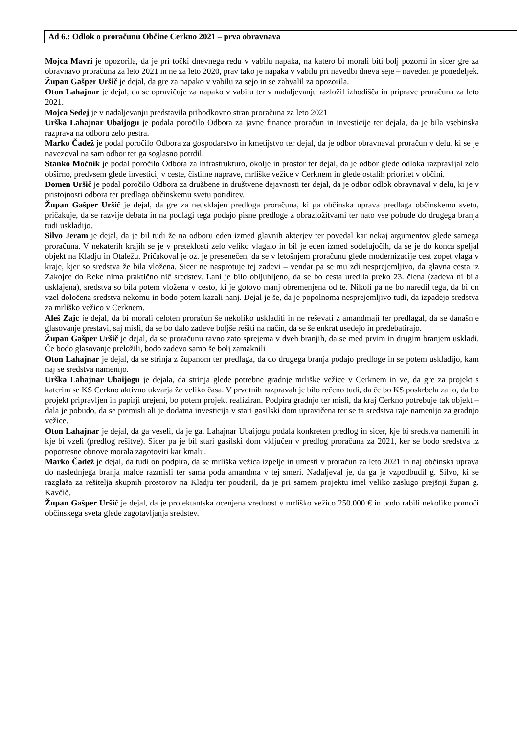Ad 6.: Odlok o proračunu Občine Cerkno 2021 – prva obravnava
Mojca Mavri je opozorila, da je pri točki dnevnega redu v vabilu napaka, na katero bi morali biti bolj pozorni in sicer gre za obravnavo proračuna za leto 2021 in ne za leto 2020, prav tako je napaka v vabilu pri navedbi dneva seje – naveden je ponedeljek.
Župan Gašper Uršič je dejal, da gre za napako v vabilu za sejo in se zahvalil za opozorila.
Oton Lahajnar je dejal, da se opravičuje za napako v vabilu ter v nadaljevanju razložil izhodišča in priprave proračuna za leto 2021.
Mojca Sedej je v nadaljevanju predstavila prihodkovno stran proračuna za leto 2021
Urška Lahajnar Ubaijogu je podala poročilo Odbora za javne finance proračun in investicije ter dejala, da je bila vsebinska razprava na odboru zelo pestra.
Marko Čadež je podal poročilo Odbora za gospodarstvo in kmetijstvo ter dejal, da je odbor obravnaval proračun v delu, ki se je navezoval na sam odbor ter ga soglasno potrdil.
Stanko Močnik je podal poročilo Odbora za infrastrukturo, okolje in prostor ter dejal, da je odbor glede odloka razpravljal zelo obširno, predvsem glede investicij v ceste, čistilne naprave, mrliške vežice v Cerknem in glede ostalih prioritet v občini.
Domen Uršič je podal poročilo Odbora za družbene in društvene dejavnosti ter dejal, da je odbor odlok obravnaval v delu, ki je v pristojnosti odbora ter predlaga občinskemu svetu potrditev.
Župan Gašper Uršič je dejal, da gre za neusklajen predloga proračuna, ki ga občinska uprava predlaga občinskemu svetu, pričakuje, da se razvije debata in na podlagi tega podajo pisne predloge z obrazložitvami ter nato vse pobude do drugega branja tudi uskladijo.
Silvo Jeram je dejal, da je bil tudi že na odboru eden izmed glavnih akterjev ter povedal kar nekaj argumentov glede samega proračuna. V nekaterih krajih se je v preteklosti zelo veliko vlagalo in bil je eden izmed sodelujočih, da se je do konca speljal objekt na Kladju in Otaležu. Pričakoval je oz. je presenečen, da se v letošnjem proračunu glede modernizacije cest zopet vlaga v kraje, kjer so sredstva že bila vložena. Sicer ne nasprotuje tej zadevi – vendar pa se mu zdi nesprejemljivo, da glavna cesta iz Zakojce do Reke nima praktično nič sredstev. Lani je bilo obljubljeno, da se bo cesta uredila preko 23. člena (zadeva ni bila usklajena), sredstva so bila potem vložena v cesto, ki je gotovo manj obremenjena od te. Nikoli pa ne bo naredil tega, da bi on vzel določena sredstva nekomu in bodo potem kazali nanj. Dejal je še, da je popolnoma nesprejemljivo tudi, da izpadejo sredstva za mrliško vežico v Cerknem.
Aleš Zajc je dejal, da bi morali celoten proračun še nekoliko uskladiti in ne reševati z amandmaji ter predlagal, da se današnje glasovanje prestavi, saj misli, da se bo dalo zadeve boljše rešiti na način, da se še enkrat usedejo in predebatirajo.
Župan Gašper Uršič je dejal, da se proračunu ravno zato sprejema v dveh branjih, da se med prvim in drugim branjem uskladi. Če bodo glasovanje preložili, bodo zadevo samo še bolj zamaknili
Oton Lahajnar je dejal, da se strinja z županom ter predlaga, da do drugega branja podajo predloge in se potem uskladijo, kam naj se sredstva namenijo.
Urška Lahajnar Ubaijogu je dejala, da strinja glede potrebne gradnje mrliške vežice v Cerknem in ve, da gre za projekt s katerim se KS Cerkno aktivno ukvarja že veliko časa. V prvotnih razpravah je bilo rečeno tudi, da če bo KS poskrbela za to, da bo projekt pripravljen in papirji urejeni, bo potem projekt realiziran. Podpira gradnjo ter misli, da kraj Cerkno potrebuje tak objekt – dala je pobudo, da se premisli ali je dodatna investicija v stari gasilski dom upravičena ter se ta sredstva raje namenijo za gradnjo vežice.
Oton Lahajnar je dejal, da ga veseli, da je ga. Lahajnar Ubaijogu podala konkreten predlog in sicer, kje bi sredstva namenili in kje bi vzeli (predlog rešitve). Sicer pa je bil stari gasilski dom vključen v predlog proračuna za 2021, ker se bodo sredstva iz popotresne obnove morala zagotoviti kar kmalu.
Marko Čadež je dejal, da tudi on podpira, da se mrliška vežica izpelje in umesti v proračun za leto 2021 in naj občinska uprava do naslednjega branja malce razmisli ter sama poda amandma v tej smeri. Nadaljeval je, da ga je vzpodbudil g. Silvo, ki se razglaša za rešitelja skupnih prostorov na Kladju ter poudaril, da je pri samem projektu imel veliko zaslugo prejšnji župan g. Kavčič.
Župan Gašper Uršič je dejal, da je projektantska ocenjena vrednost v mrliško vežico 250.000 € in bodo rabili nekoliko pomoči občinskega sveta glede zagotavljanja sredstev.